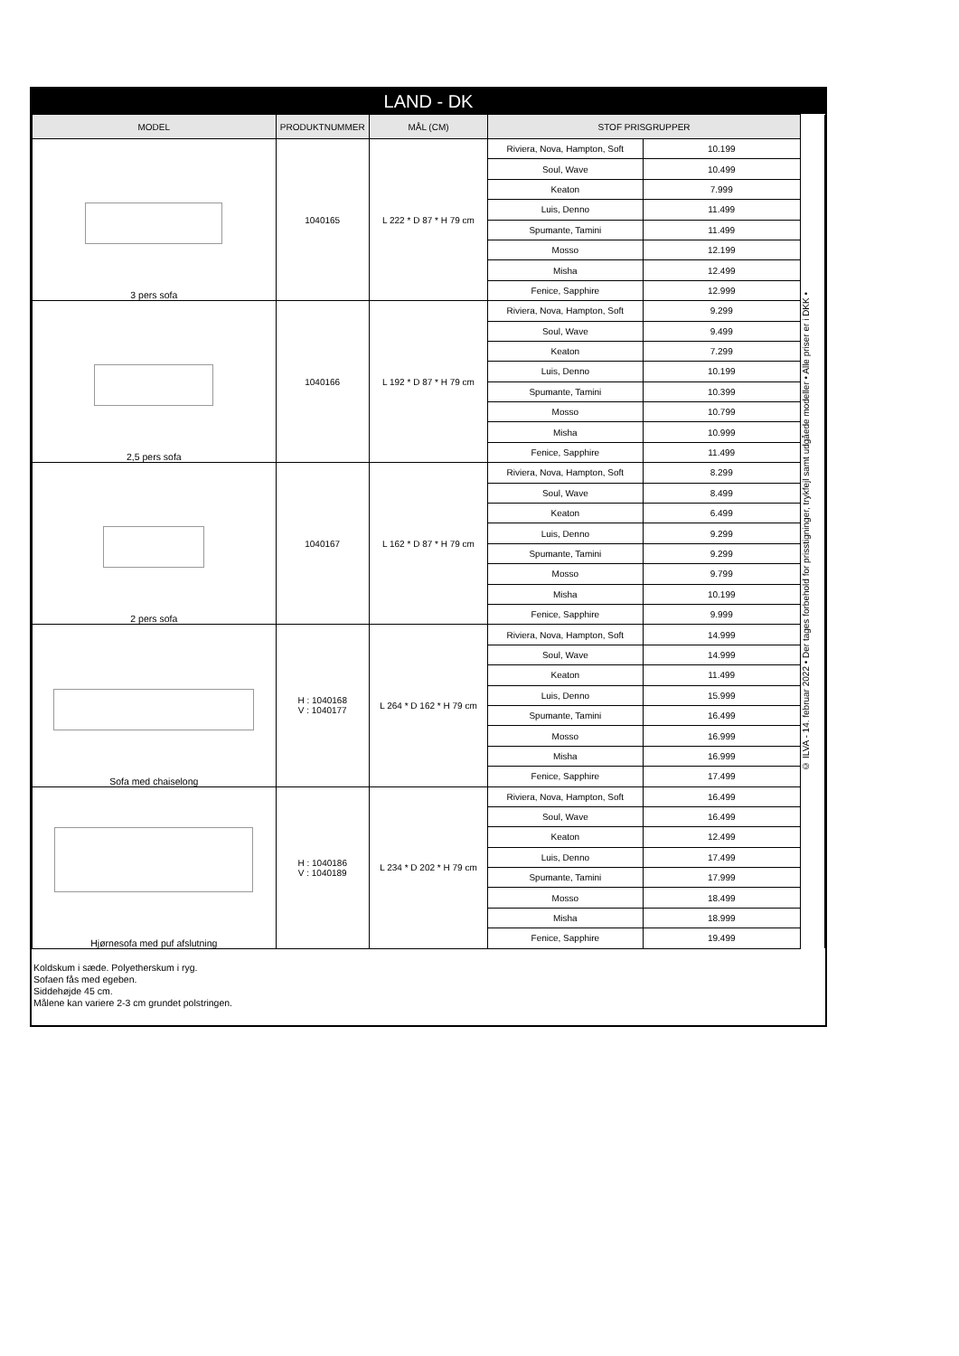LAND - DK
| MODEL | PRODUKTNUMMER | MÅL (CM) | STOF PRISGRUPPER | | © ILVA - 14. februar 2022 • Der tages forbehold for prisstigninger, trykfejl samt udgåede modeller • Alle priser er i DKK • |
| 3 pers sofa | 1040165 | L 222 * D 87 * H 79 cm | Riviera, Nova, Hampton, Soft | 10.199 | |
| | | | Soul, Wave | 10.499 | |
| | | | Keaton | 7.999 | |
| | | | Luis, Denno | 11.499 | |
| | | | Spumante, Tamini | 11.499 | |
| | | | Mosso | 12.199 | |
| | | | Misha | 12.499 | |
| | | | Fenice, Sapphire | 12.999 | |
| 2,5 pers sofa | 1040166 | L 192 * D 87 * H 79 cm | Riviera, Nova, Hampton, Soft | 9.299 | |
| | | | Soul, Wave | 9.499 | |
| | | | Keaton | 7.299 | |
| | | | Luis, Denno | 10.199 | |
| | | | Spumante, Tamini | 10.399 | |
| | | | Mosso | 10.799 | |
| | | | Misha | 10.999 | |
| | | | Fenice, Sapphire | 11.499 | |
| 2 pers sofa | 1040167 | L 162 * D 87 * H 79 cm | Riviera, Nova, Hampton, Soft | 8.299 | |
| | | | Soul, Wave | 8.499 | |
| | | | Keaton | 6.499 | |
| | | | Luis, Denno | 9.299 | |
| | | | Spumante, Tamini | 9.299 | |
| | | | Mosso | 9.799 | |
| | | | Misha | 10.199 | |
| | | | Fenice, Sapphire | 9.999 | |
| Sofa med chaiselong | H : 1040168 V : 1040177 | L 264 * D 162 * H 79 cm | Riviera, Nova, Hampton, Soft | 14.999 | |
| | | | Soul, Wave | 14.999 | |
| | | | Keaton | 11.499 | |
| | | | Luis, Denno | 15.999 | |
| | | | Spumante, Tamini | 16.499 | |
| | | | Mosso | 16.999 | |
| | | | Misha | 16.999 | |
| | | | Fenice, Sapphire | 17.499 | |
| Hjørnesofa med puf afslutning | H : 1040186 V : 1040189 | L 234 * D 202 * H 79 cm | Riviera, Nova, Hampton, Soft | 16.499 | |
| | | | Soul, Wave | 16.499 | |
| | | | Keaton | 12.499 | |
| | | | Luis, Denno | 17.499 | |
| | | | Spumante, Tamini | 17.999 | |
| | | | Mosso | 18.499 | |
| | | | Misha | 18.999 | |
| | | | Fenice, Sapphire | 19.499 | |
Koldskum i sæde. Polyetherskum i ryg.
Sofaen fås med egeben.
Siddehøjde 45 cm.
Målene kan variere 2-3 cm grundet polstringen.